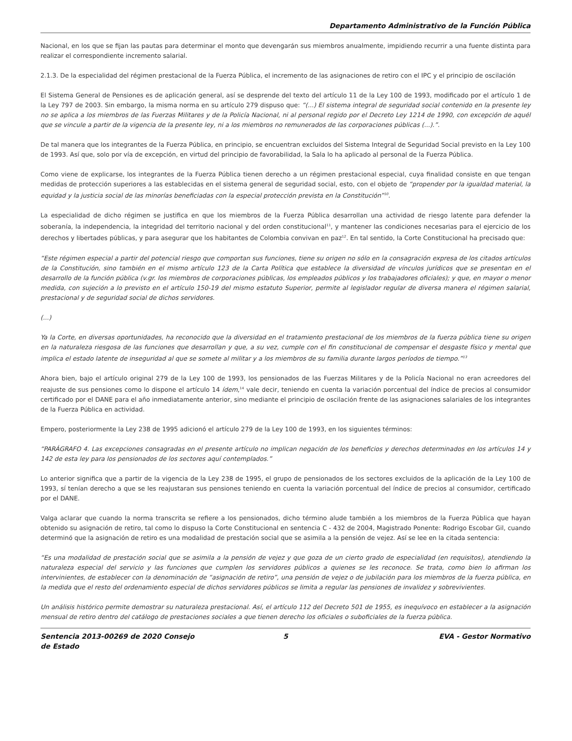Departamento Administrativo de la Función Pública
Nacional, en los que se fijan las pautas para determinar el monto que devengarán sus miembros anualmente, impidiendo recurrir a una fuente distinta para realizar el correspondiente incremento salarial.
2.1.3. De la especialidad del régimen prestacional de la Fuerza Pública, el incremento de las asignaciones de retiro con el IPC y el principio de oscilación
El Sistema General de Pensiones es de aplicación general, así se desprende del texto del artículo 11 de la Ley 100 de 1993, modificado por el artículo 1 de la Ley 797 de 2003. Sin embargo, la misma norma en su artículo 279 dispuso que: “(...) El sistema integral de seguridad social contenido en la presente ley no se aplica a los miembros de las Fuerzas Militares y de la Policía Nacional, ni al personal regido por el Decreto Ley 1214 de 1990, con excepción de aquél que se vincule a partir de la vigencia de la presente ley, ni a los miembros no remunerados de las corporaciones públicas (...).”.
De tal manera que los integrantes de la Fuerza Pública, en principio, se encuentran excluidos del Sistema Integral de Seguridad Social previsto en la Ley 100 de 1993. Así que, solo por vía de excepción, en virtud del principio de favorabilidad, la Sala lo ha aplicado al personal de la Fuerza Pública.
Como viene de explicarse, los integrantes de la Fuerza Pública tienen derecho a un régimen prestacional especial, cuya finalidad consiste en que tengan medidas de protección superiores a las establecidas en el sistema general de seguridad social, esto, con el objeto de “propender por la igualdad material, la equidad y la justicia social de las minorías beneficiadas con la especial protección prevista en la Constitución”<sup>10</sup>.
La especialidad de dicho régimen se justifica en que los miembros de la Fuerza Pública desarrollan una actividad de riesgo latente para defender la soberanía, la independencia, la integridad del territorio nacional y del orden constitucional<sup>11</sup>, y mantener las condiciones necesarias para el ejercicio de los derechos y libertades públicas, y para asegurar que los habitantes de Colombia convivan en paz<sup>12</sup>. En tal sentido, la Corte Constitucional ha precisado que:
“Este régimen especial a partir del potencial riesgo que comportan sus funciones, tiene su origen no sólo en la consagración expresa de los citados artículos de la Constitución, sino también en el mismo artículo 123 de la Carta Política que establece la diversidad de vínculos jurídicos que se presentan en el desarrollo de la función pública (v.gr. los miembros de corporaciones públicas, los empleados públicos y los trabajadores oficiales); y que, en mayor o menor medida, con sujeción a lo previsto en el artículo 150-19 del mismo estatuto Superior, permite al legislador regular de diversa manera el régimen salarial, prestacional y de seguridad social de dichos servidores.
(...)
Ya la Corte, en diversas oportunidades, ha reconocido que la diversidad en el tratamiento prestacional de los miembros de la fuerza pública tiene su origen en la naturaleza riesgosa de las funciones que desarrollan y que, a su vez, cumple con el fin constitucional de compensar el desgaste físico y mental que implica el estado latente de inseguridad al que se somete al militar y a los miembros de su familia durante largos períodos de tiempo.”<sup>13</sup>
Ahora bien, bajo el artículo original 279 de la Ley 100 de 1993, los pensionados de las Fuerzas Militares y de la Policía Nacional no eran acreedores del reajuste de sus pensiones como lo dispone el artículo 14 ídem,<sup>14</sup> vale decir, teniendo en cuenta la variación porcentual del índice de precios al consumidor certificado por el DANE para el año inmediatamente anterior, sino mediante el principio de oscilación frente de las asignaciones salariales de los integrantes de la Fuerza Pública en actividad.
Empero, posteriormente la Ley 238 de 1995 adicionó el artículo 279 de la Ley 100 de 1993, en los siguientes términos:
“PARÁGRAFO 4. Las excepciones consagradas en el presente artículo no implican negación de los beneficios y derechos determinados en los artículos 14 y 142 de esta ley para los pensionados de los sectores aquí contemplados.”
Lo anterior significa que a partir de la vigencia de la Ley 238 de 1995, el grupo de pensionados de los sectores excluidos de la aplicación de la Ley 100 de 1993, sí tenían derecho a que se les reajustaran sus pensiones teniendo en cuenta la variación porcentual del índice de precios al consumidor, certificado por el DANE.
Valga aclarar que cuando la norma transcrita se refiere a los pensionados, dicho término alude también a los miembros de la Fuerza Pública que hayan obtenido su asignación de retiro, tal como lo dispuso la Corte Constitucional en sentencia C - 432 de 2004, Magistrado Ponente: Rodrigo Escobar Gil, cuando determinó que la asignación de retiro es una modalidad de prestación social que se asimila a la pensión de vejez. Así se lee en la citada sentencia:
“Es una modalidad de prestación social que se asimila a la pensión de vejez y que goza de un cierto grado de especialidad (en requisitos), atendiendo la naturaleza especial del servicio y las funciones que cumplen los servidores públicos a quienes se les reconoce. Se trata, como bien lo afirman los intervinientes, de establecer con la denominación de “asignación de retiro”, una pensión de vejez o de jubilación para los miembros de la fuerza pública, en la medida que el resto del ordenamiento especial de dichos servidores públicos se limita a regular las pensiones de invalidez y sobrevivientes.
Un análisis histórico permite demostrar su naturaleza prestacional. Así, el artículo 112 del Decreto 501 de 1955, es inequívoco en establecer a la asignación mensual de retiro dentro del catálogo de prestaciones sociales a que tienen derecho los oficiales o suboficiales de la fuerza pública.
Sentencia 2013-00269 de 2020 Consejo de Estado
5 EVA - Gestor Normativo